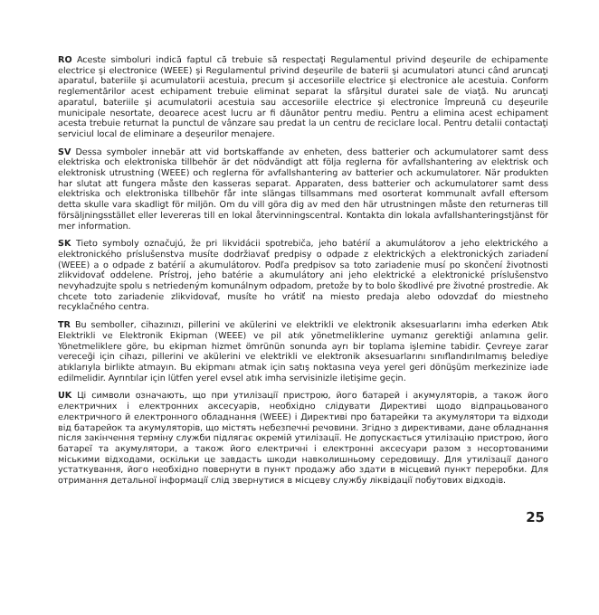RO Aceste simboluri indică faptul că trebuie să respectaţi Regulamentul privind deşeurile de echipamente electrice şi electronice (WEEE) şi Regulamentul privind deşeurile de baterii şi acumulatori atunci când aruncaţi aparatul, bateriile şi acumulatorii acestuia, precum şi accesoriile electrice şi electronice ale acestuia. Conform reglementărilor acest echipament trebuie eliminat separat la sfârşitul duratei sale de viaţă. Nu aruncaţi aparatul, bateriile şi acumulatorii acestuia sau accesoriile electrice şi electronice împreună cu deşeurile municipale nesortate, deoarece acest lucru ar fi dăunător pentru mediu. Pentru a elimina acest echipament acesta trebuie returnat la punctul de vânzare sau predat la un centru de reciclare local. Pentru detalii contactaţi serviciul local de eliminare a deşeurilor menajere.
SV Dessa symboler innebär att vid bortskaffande av enheten, dess batterier och ackumulatorer samt dess elektriska och elektroniska tillbehör är det nödvändigt att följa reglerna för avfallshantering av elektrisk och elektronisk utrustning (WEEE) och reglerna för avfallshantering av batterier och ackumulatorer. När produkten har slutat att fungera måste den kasseras separat. Apparaten, dess batterier och ackumulatorer samt dess elektriska och elektroniska tillbehör får inte slängas tillsammans med osorterat kommunalt avfall eftersom detta skulle vara skadligt för miljön. Om du vill göra dig av med den här utrustningen måste den returneras till försäljningsstället eller levereras till en lokal återvinningscentral. Kontakta din lokala avfallshanteringstjänst för mer information.
SK Tieto symboly označujú, že pri likvidácii spotrebiča, jeho batérií a akumulátorov a jeho elektrického a elektronického príslušenstva musíte dodržiavať predpisy o odpade z elektrických a elektronických zariadení (WEEE) a o odpade z batérií a akumulátorov. Podľa predpisov sa toto zariadenie musí po skončení životnosti zlikvidovať oddelene. Prístroj, jeho batérie a akumulátory ani jeho elektrické a elektronické príslušenstvo nevyhadzujte spolu s netriedeným komunálnym odpadom, pretože by to bolo škodlivé pre životné prostredie. Ak chcete toto zariadenie zlikvidovať, musíte ho vrátiť na miesto predaja alebo odovzdať do miestneho recyklačného centra.
TR Bu semboller, cihazınızı, pillerini ve akülerini ve elektrikli ve elektronik aksesuarlarını imha ederken Atık Elektrikli ve Elektronik Ekipman (WEEE) ve pil atık yönetmeliklerine uymanız gerektiği anlamına gelir. Yönetmeliklere göre, bu ekipman hizmet ömrünün sonunda ayrı bir toplama işlemine tabidir. Çevreye zarar vereceği için cihazı, pillerini ve akülerini ve elektrikli ve elektronik aksesuarlarını sınıflandırılmamış belediye atıklarıyla birlikte atmayın. Bu ekipmanı atmak için satış noktasına veya yerel geri dönüşüm merkezinize iade edilmelidir. Ayrıntılar için lütfen yerel evsel atık imha servisinizle iletişime geçin.
UK Ці символи означають, що при утилізації пристрою, його батарей і акумуляторів, а також його електричних і електронних аксесуарів, необхідно слідувати Директиві щодо відпрацьованого електричного й електронного обладнання (WEEE) і Директиві про батарейки та акумулятори та відходи від батарейок та акумуляторів, що містять небезпечні речовини. Згідно з директивами, дане обладнання після закінчення терміну служби підлягає окремій утилізації. Не допускається утилізацію пристрою, його батареї та акумулятори, а також його електричні і електронні аксесуари разом з несортованими міськими відходами, оскільки це завдасть шкоди навколишньому середовищу. Для утилізації даного устаткування, його необхідно повернути в пункт продажу або здати в місцевий пункт переробки. Для отримання детальної інформації слід звернутися в місцеву службу ліквідації побутових відходів.
25